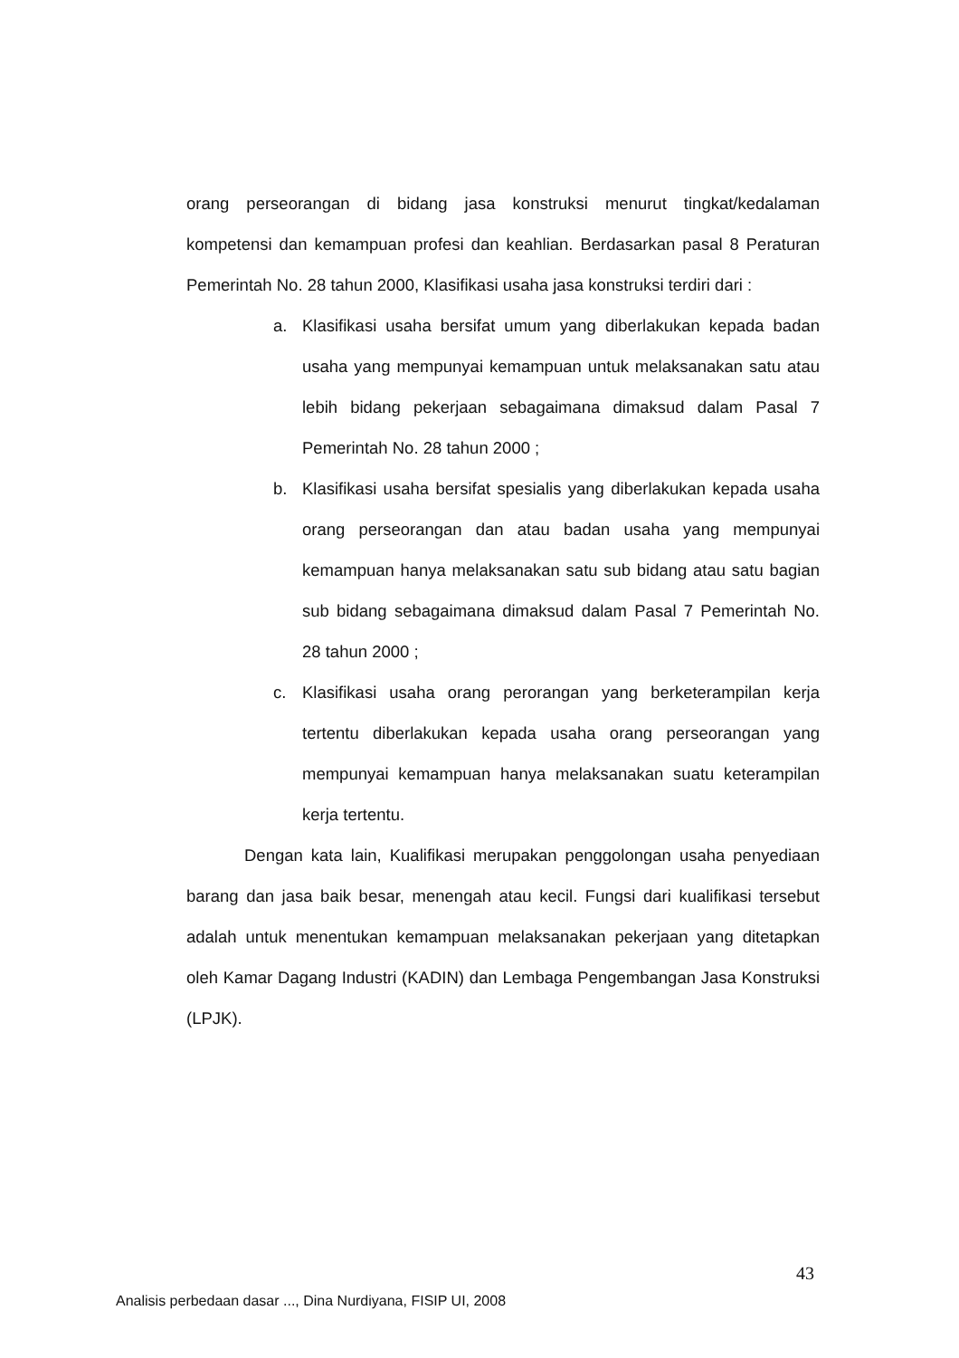orang perseorangan di bidang jasa konstruksi menurut tingkat/kedalaman kompetensi dan kemampuan profesi dan keahlian. Berdasarkan pasal 8 Peraturan Pemerintah No. 28 tahun 2000, Klasifikasi usaha jasa konstruksi terdiri dari :
a. Klasifikasi usaha bersifat umum yang diberlakukan kepada badan usaha yang mempunyai kemampuan untuk melaksanakan satu atau lebih bidang pekerjaan sebagaimana dimaksud dalam Pasal 7 Pemerintah No. 28 tahun 2000 ;
b. Klasifikasi usaha bersifat spesialis yang diberlakukan kepada usaha orang perseorangan dan atau badan usaha yang mempunyai kemampuan hanya melaksanakan satu sub bidang atau satu bagian sub bidang sebagaimana dimaksud dalam Pasal 7 Pemerintah No. 28 tahun 2000 ;
c. Klasifikasi usaha orang perorangan yang berketerampilan kerja tertentu diberlakukan kepada usaha orang perseorangan yang mempunyai kemampuan hanya melaksanakan suatu keterampilan kerja tertentu.
Dengan kata lain, Kualifikasi merupakan penggolongan usaha penyediaan barang dan jasa baik besar, menengah atau kecil. Fungsi dari kualifikasi tersebut adalah untuk menentukan kemampuan melaksanakan pekerjaan yang ditetapkan oleh Kamar Dagang Industri (KADIN) dan Lembaga Pengembangan Jasa Konstruksi (LPJK).
43
Analisis perbedaan dasar ..., Dina Nurdiyana, FISIP UI, 2008